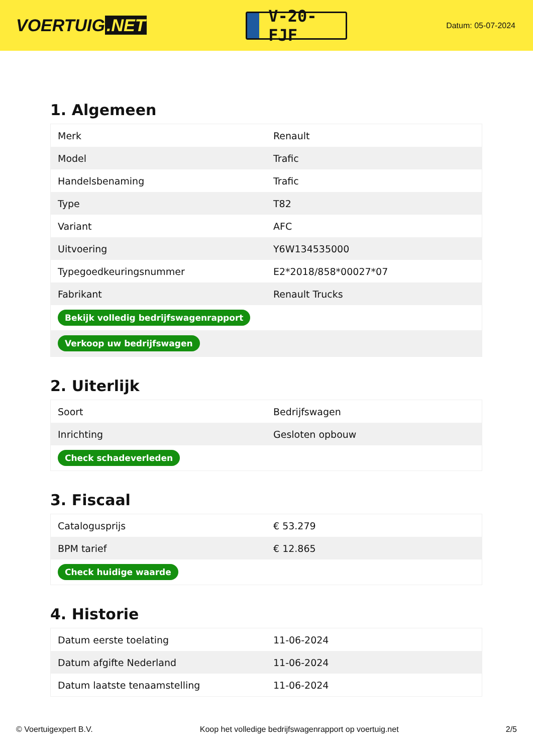VOERTUIG.NET
V-20-FJF
Datum: 05-07-2024
1. Algemeen
| Merk | Renault |
| Model | Trafic |
| Handelsbenaming | Trafic |
| Type | T82 |
| Variant | AFC |
| Uitvoering | Y6W134535000 |
| Typegoedkeuringsnummer | E2*2018/858*00027*07 |
| Fabrikant | Renault Trucks |
| Bekijk volledig bedrijfswagenrapport | |
| Verkoop uw bedrijfswagen | |
2. Uiterlijk
| Soort | Bedrijfswagen |
| Inrichting | Gesloten opbouw |
| Check schadeverleden | |
3. Fiscaal
| Catalogusprijs | € 53.279 |
| BPM tarief | € 12.865 |
| Check huidige waarde | |
4. Historie
| Datum eerste toelating | 11-06-2024 |
| Datum afgifte Nederland | 11-06-2024 |
| Datum laatste tenaamstelling | 11-06-2024 |
© Voertuigexpert B.V. Koop het volledige bedrijfswagenrapport op voertuig.net 2/5